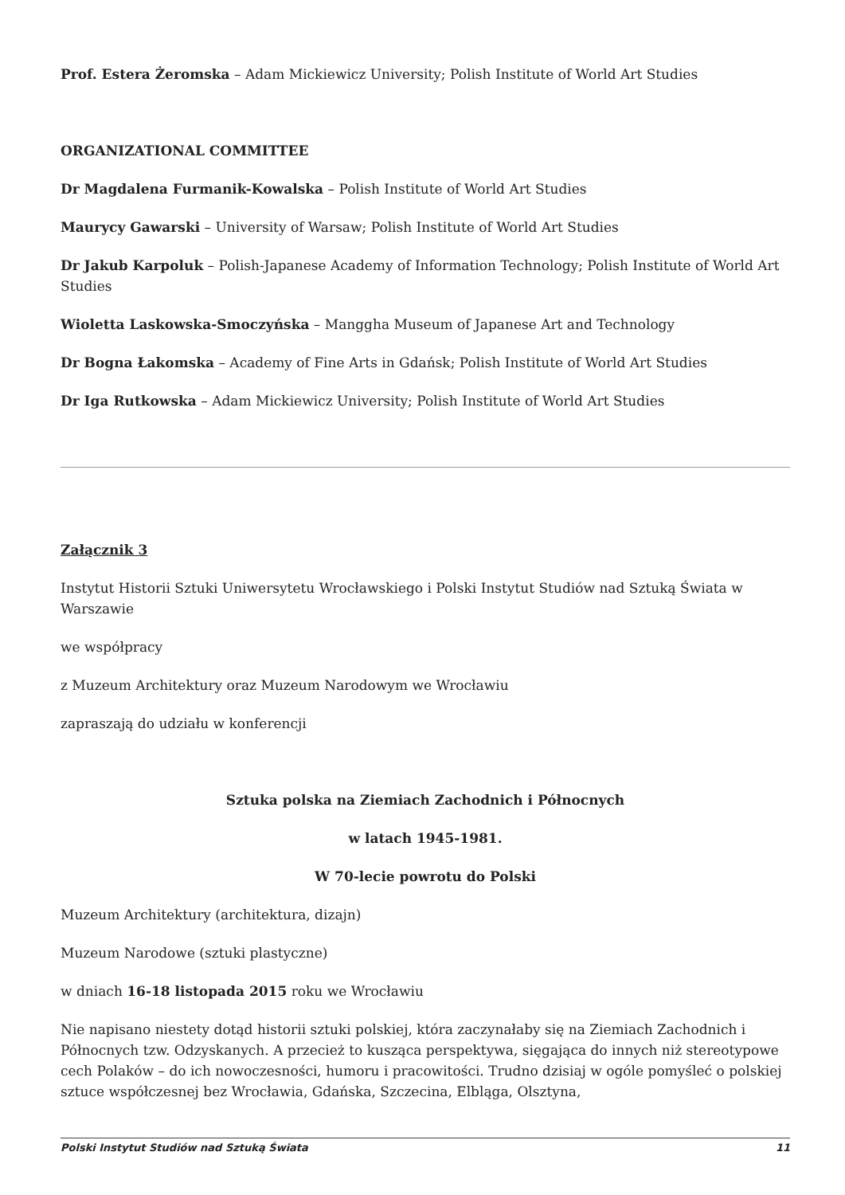Prof. Estera Żeromska – Adam Mickiewicz University; Polish Institute of World Art Studies
ORGANIZATIONAL COMMITTEE
Dr Magdalena Furmanik-Kowalska – Polish Institute of World Art Studies
Maurycy Gawarski – University of Warsaw; Polish Institute of World Art Studies
Dr Jakub Karpoluk – Polish-Japanese Academy of Information Technology; Polish Institute of World Art Studies
Wioletta Laskowska-Smoczyńska – Manggha Museum of Japanese Art and Technology
Dr Bogna Łakomska – Academy of Fine Arts in Gdańsk; Polish Institute of World Art Studies
Dr Iga Rutkowska – Adam Mickiewicz University; Polish Institute of World Art Studies
Załącznik 3
Instytut Historii Sztuki Uniwersytetu Wrocławskiego i Polski Instytut Studiów nad Sztuką Świata w Warszawie
we współpracy
z Muzeum Architektury oraz Muzeum Narodowym we Wrocławiu
zapraszają do udziału w konferencji
Sztuka polska na Ziemiach Zachodnich i Północnych
w latach 1945-1981.
W 70-lecie powrotu do Polski
Muzeum Architektury (architektura, dizajn)
Muzeum Narodowe (sztuki plastyczne)
w dniach 16-18 listopada 2015 roku we Wrocławiu
Nie napisano niestety dotąd historii sztuki polskiej, która zaczynałaby się na Ziemiach Zachodnich i Północnych tzw. Odzyskanych. A przecież to kusząca perspektywa, sięgająca do innych niż stereotypowe cech Polaków – do ich nowoczesności, humoru i pracowitości. Trudno dzisiaj w ogóle pomyśleć o polskiej sztuce współczesnej bez Wrocławia, Gdańska, Szczecina, Elbląga, Olsztyna,
Polski Instytut Studiów nad Sztuką Świata 11